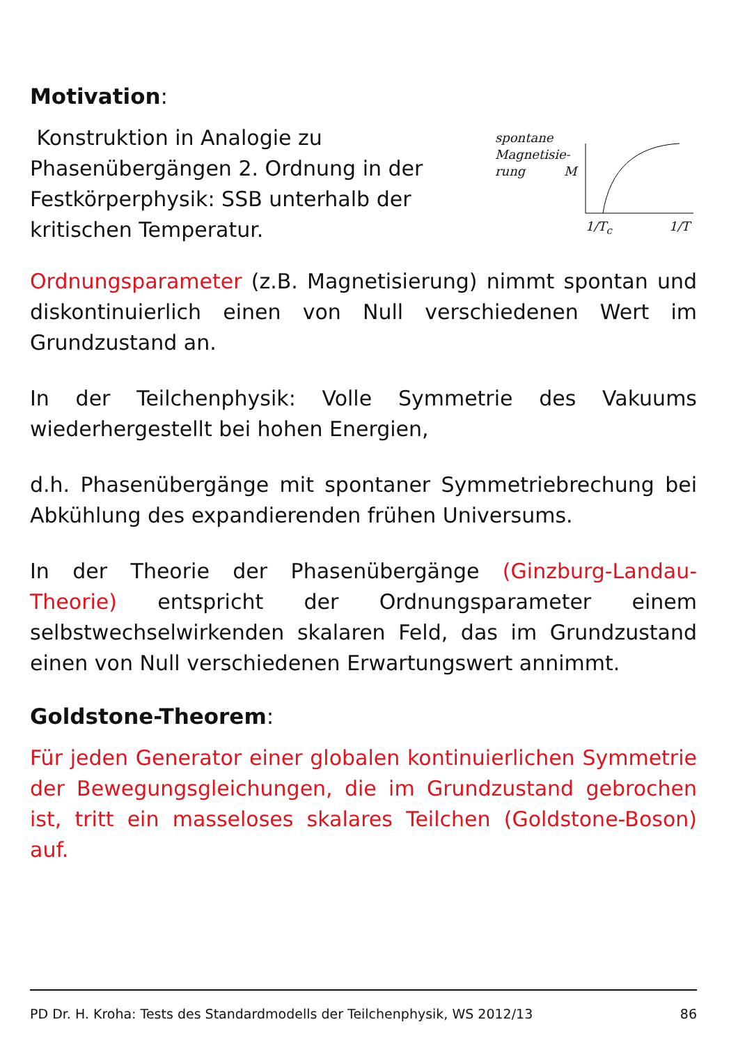Motivation:
Konstruktion in Analogie zu Phasenübergängen 2. Ordnung in der Festkörperphysik: SSB unterhalb der kritischen Temperatur.
spontane
Magnetisie-
rung M
1/T<sub>c</sub> 1/T
Ordnungsparameter (z.B. Magnetisierung) nimmt spontan und diskontinuierlich einen von Null verschiedenen Wert im Grundzustand an.
In der Teilchenphysik: Volle Symmetrie des Vakuums wiederhergestellt bei hohen Energien,
d.h. Phasenübergänge mit spontaner Symmetriebrechung bei Abkühlung des expandierenden frühen Universums.
In der Theorie der Phasenübergänge (Ginzburg-Landau-Theorie) entspricht der Ordnungsparameter einem selbstwechselwirkenden skalaren Feld, das im Grundzustand einen von Null verschiedenen Erwartungswert annimmt.
Goldstone-Theorem:
Für jeden Generator einer globalen kontinuierlichen Symmetrie der Bewegungsgleichungen, die im Grundzustand gebrochen ist, tritt ein masseloses skalares Teilchen (Goldstone-Boson) auf.
PD Dr. H. Kroha: Tests des Standardmodells der Teilchenphysik, WS 2012/13 86